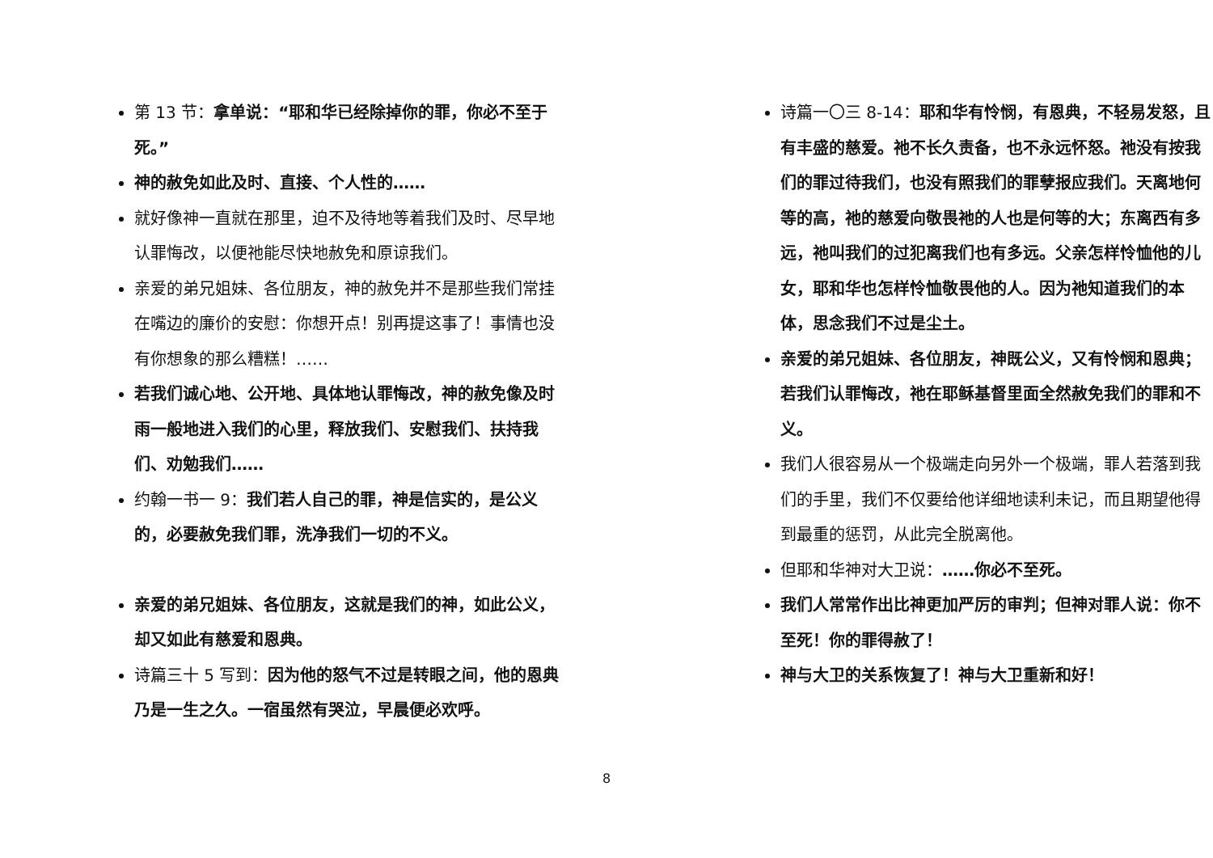第 13 节：拿单说：“耶和华已经除掉你的罪，你必不至于死。”
神的赦免如此及时、直接、个人性的……
就好像神一直就在那里，迫不及待地等着我们及时、尽早地认罪悔改，以便祂能尽快地赦免和原谅我们。
亲爱的弟兄姐妹、各位朋友，神的赦免并不是那些我们常挂在嘴边的廉价的安慰：你想开点！别再提这事了！事情也没有你想象的那么糟糕！……
若我们诚心地、公开地、具体地认罪悔改，神的赦免像及时雨一般地进入我们的心里，释放我们、安慰我们、扶持我们、劝勉我们……
约翰一书一 9：我们若人自己的罪，神是信实的，是公义的，必要赦免我们罪，洗净我们一切的不义。
亲爱的弟兄姐妹、各位朋友，这就是我们的神，如此公义，却又如此有慈爱和恩典。
诗篇三十 5 写到：因为他的怒气不过是转眼之间，他的恩典乃是一生之久。一宿虽然有哭泣，早晨便必欢呼。
诗篇一〇三 8-14：耶和华有怜悯，有恩典，不轻易发怒，且有丰盛的慈爱。祂不长久责备，也不永远怀怒。祂没有按我们的罪过待我们，也没有照我们的罪孽报应我们。天离地何等的高，祂的慈爱向敬畏祂的人也是何等的大；东离西有多远，祂叫我们的过犯离我们也有多远。父亲怎样怜恤他的儿女，耶和华也怎样怜恤敬畏他的人。因为祂知道我们的本体，思念我们不过是尘土。
亲爱的弟兄姐妹、各位朋友，神既公义，又有怜悯和恩典；若我们认罪悔改，祂在耶稣基督里面全然赦免我们的罪和不义。
我们人很容易从一个极端走向另外一个极端，罪人若落到我们的手里，我们不仅要给他详细地读利未记，而且期望他得到最重的惩罚，从此完全脱离他。
但耶和华神对大卫说：……你必不至死。
我们人常常作出比神更加严厉的审判；但神对罪人说：你不至死！你的罪得赦了！
神与大卫的关系恢复了！神与大卫重新和好！
8